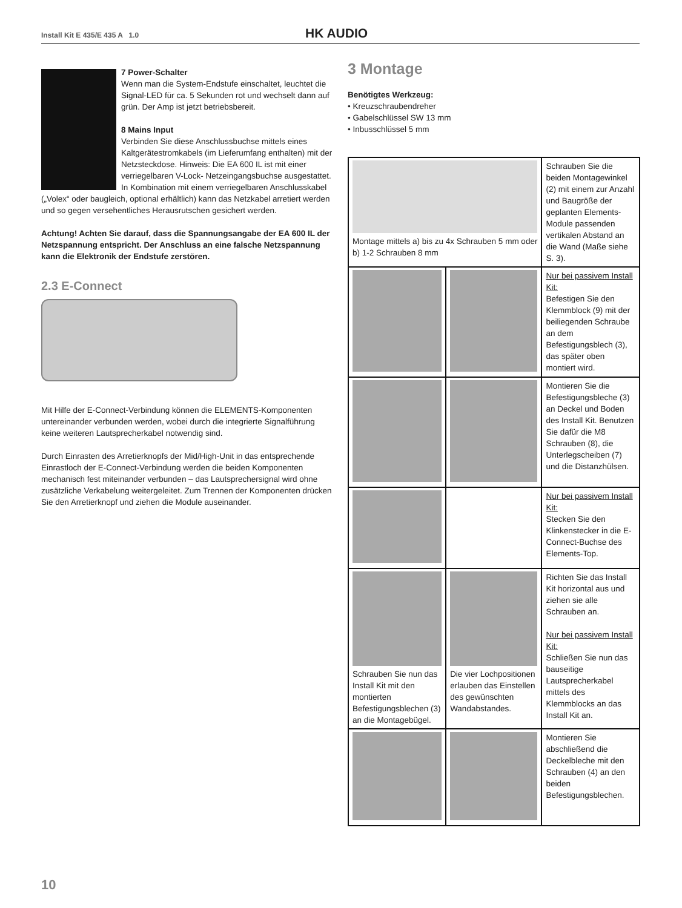Install Kit E 435/E 435 A 1.0 HK AUDIO
7 Power-Schalter
Wenn man die System-Endstufe einschaltet, leuchtet die Signal-LED für ca. 5 Sekunden rot und wechselt dann auf grün. Der Amp ist jetzt betriebsbereit.
8 Mains Input
Verbinden Sie diese Anschlussbuchse mittels eines Kaltgerätestromkabels (im Lieferumfang enthalten) mit der Netzsteckdose. Hinweis: Die EA 600 IL ist mit einer verriegelbaren V-Lock- Netzeingangsbuchse ausgestattet. In Kombination mit einem verriegelbaren Anschlusskabel („Volex“ oder baugleich, optional erhältlich) kann das Netzkabel arretiert werden und so gegen versehentliches Herausrutschen gesichert werden.
Achtung! Achten Sie darauf, dass die Spannungsangabe der EA 600 IL der Netzspannung entspricht. Der Anschluss an eine falsche Netzspannung kann die Elektronik der Endstufe zerstören.
2.3 E-Connect
Mit Hilfe der E-Connect-Verbindung können die ELEMENTS-Komponenten untereinander verbunden werden, wobei durch die integrierte Signalführung keine weiteren Lautsprecherkabel notwendig sind.
Durch Einrasten des Arretierknopfs der Mid/High-Unit in das entsprechende Einrastloch der E-Connect-Verbindung werden die beiden Komponenten mechanisch fest miteinander verbunden – das Lautsprechersignal wird ohne zusätzliche Verkabelung weitergeleitet. Zum Trennen der Komponenten drücken Sie den Arretierknopf und ziehen die Module auseinander.
3 Montage
Benötigtes Werkzeug:
• Kreuzschraubendreher
• Gabelschlüssel SW 13 mm
• Inbusschlüssel 5 mm
| Montage mittels a) bis zu 4x Schrauben 5 mm oder b) 1-2 Schrauben 8 mm | | Schrauben Sie die beiden Montagewinkel (2) mit einem zur Anzahl und Baugröße der geplanten Elements-Module passenden vertikalen Abstand an die Wand (Maße siehe S. 3). |
| | | Nur bei passivem Install Kit: Befestigen Sie den Klemmblock (9) mit der beiliegenden Schraube an dem Befestigungsblech (3), das später oben montiert wird. |
| | | Montieren Sie die Befestigungsbleche (3) an Deckel und Boden des Install Kit. Benutzen Sie dafür die M8 Schrauben (8), die Unterlegscheiben (7) und die Distanzhülsen. |
| | | Nur bei passivem Install Kit: Stecken Sie den Klinkenstecker in die E-Connect-Buchse des Elements-Top. |
| Schrauben Sie nun das Install Kit mit den montierten Befestigungsblechen (3) an die Montagebügel. | Die vier Lochpositionen erlauben das Einstellen des gewünschten Wandabstandes. | Richten Sie das Install Kit horizontal aus und ziehen sie alle Schrauben an. Nur bei passivem Install Kit: Schließen Sie nun das bauseitige Lautsprecherkabel mittels des Klemmblocks an das Install Kit an. |
| | | Montieren Sie abschließend die Deckelbleche mit den Schrauben (4) an den beiden Befestigungsblechen. |
10